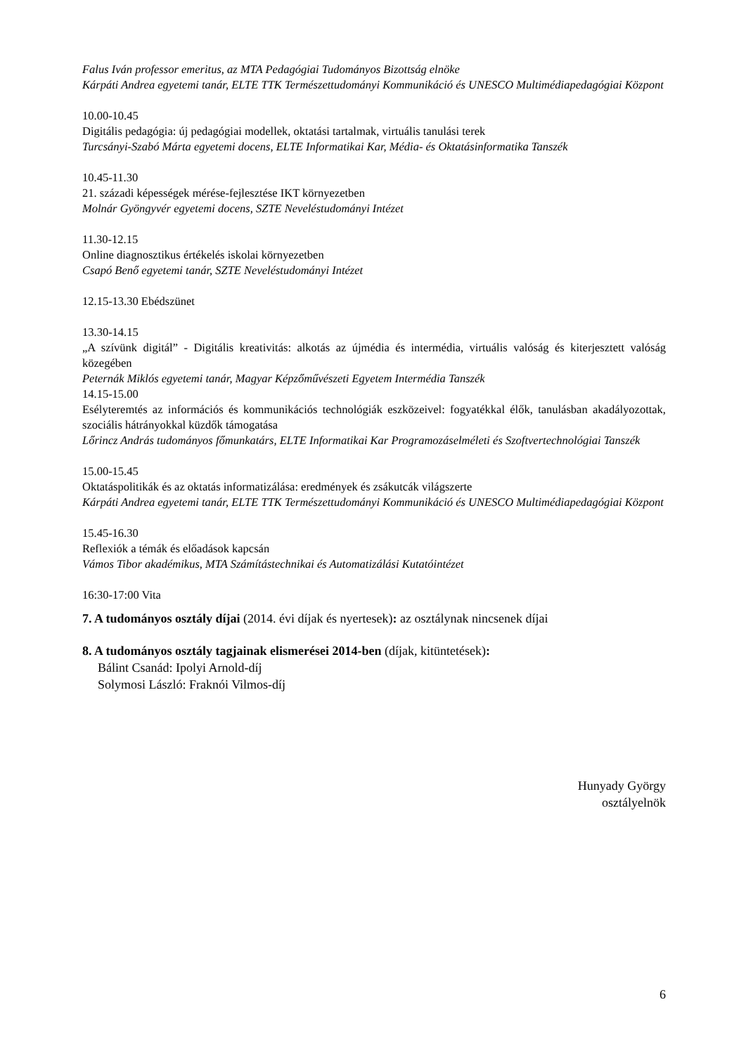Falus Iván professor emeritus, az MTA Pedagógiai Tudományos Bizottság elnöke
Kárpáti Andrea egyetemi tanár, ELTE TTK Természettudományi Kommunikáció és UNESCO Multimédiapedagógiai Központ
10.00-10.45
Digitális pedagógia: új pedagógiai modellek, oktatási tartalmak, virtuális tanulási terek
Turcsányi-Szabó Márta egyetemi docens, ELTE Informatikai Kar, Média- és Oktatásinformatika Tanszék
10.45-11.30
21. századi képességek mérése-fejlesztése IKT környezetben
Molnár Gyöngyvér egyetemi docens, SZTE Neveléstudományi Intézet
11.30-12.15
Online diagnosztikus értékelés iskolai környezetben
Csapó Benő egyetemi tanár, SZTE Neveléstudományi Intézet
12.15-13.30 Ebédszünet
13.30-14.15
„A szívünk digitál” - Digitális kreativitás: alkotás az újmédia és intermédia, virtuális valóság és kiterjesztett valóság közegében
Peternák Miklós egyetemi tanár, Magyar Képzőművészeti Egyetem Intermédia Tanszék
14.15-15.00
Esélyteremtés az információs és kommunikációs technológiák eszközeivel: fogyatékkal élők, tanulásban akadályozottak, szociális hátrányokkal küzdők támogatása
Lőrincz András tudományos főmunkatárs, ELTE Informatikai Kar Programozáselméleti és Szoftvertechnológiai Tanszék
15.00-15.45
Oktatáspolitikák és az oktatás informatizálása: eredmények és zsákutcák világszerte
Kárpáti Andrea egyetemi tanár, ELTE TTK Természettudományi Kommunikáció és UNESCO Multimédiapedagógiai Központ
15.45-16.30
Reflexiók a témák és előadások kapcsán
Vámos Tibor akadémikus, MTA Számítástechnikai és Automatizálási Kutatóintézet
16:30-17:00 Vita
7. A tudományos osztály díjai (2014. évi díjak és nyertesek): az osztálynak nincsenek díjai
8. A tudományos osztály tagjainak elismerései 2014-ben (díjak, kitüntetések):
Bálint Csanád: Ipolyi Arnold-díj
Solymosi László: Fraknói Vilmos-díj
Hunyady György
osztályelnök
6